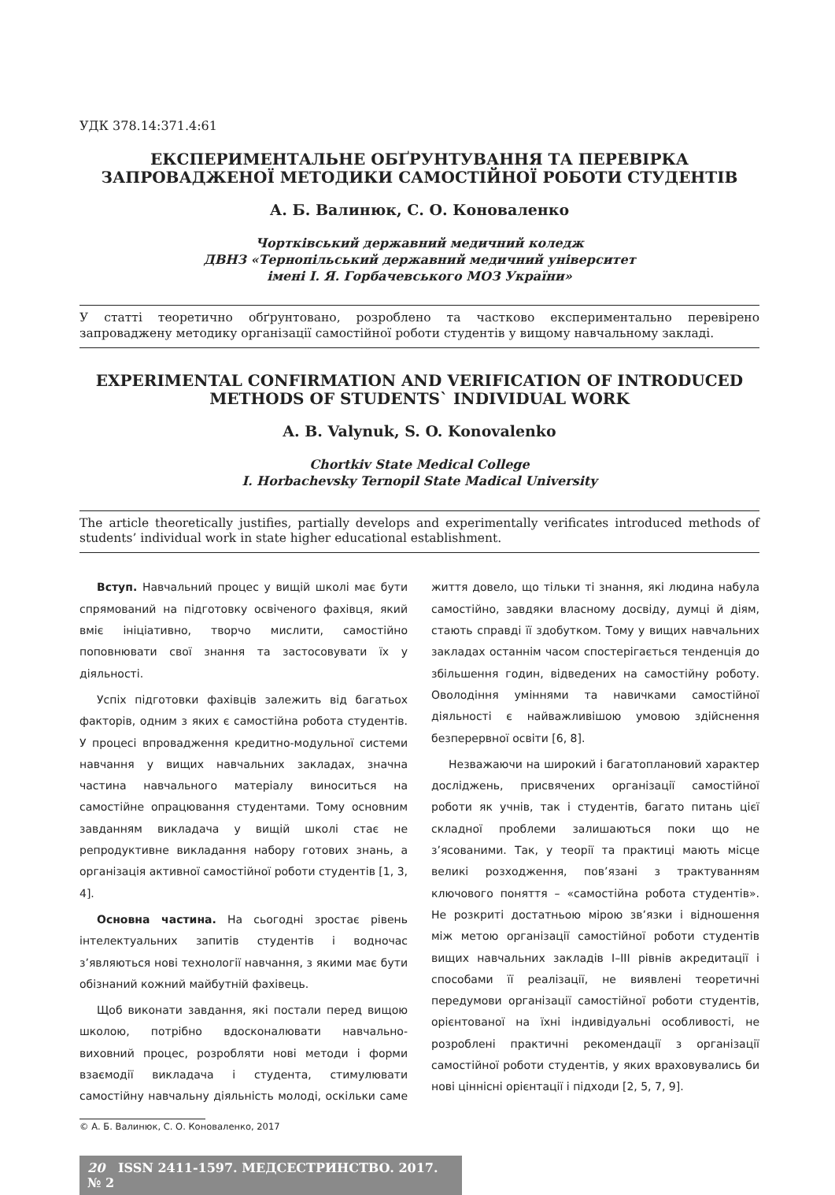УДК 378.14:371.4:61
ЕКСПЕРИМЕНТАЛЬНЕ ОБҐРУНТУВАННЯ ТА ПЕРЕВІРКА ЗАПРОВАДЖЕНОЇ МЕТОДИКИ САМОСТІЙНОЇ РОБОТИ СТУДЕНТІВ
А. Б. Валинюк, С. О. Коноваленко
Чортківський державний медичний коледж
ДВНЗ «Тернопільський державний медичний університет
імені І. Я. Горбачевського МОЗ України»
У статті теоретично обґрунтовано, розроблено та частково експериментально перевірено запроваджену методику організації самостійної роботи студентів у вищому навчальному закладі.
EXPERIMENTAL CONFIRMATION AND VERIFICATION OF INTRODUCED METHODS OF STUDENTS` INDIVIDUAL WORK
A. B. Valynuk, S. O. Konovalenko
Chortkiv State Medical College
I. Horbachevsky Ternopil State Madical University
The article theoretically justifies, partially develops and experimentally verificates introduced methods of students’ individual work in state higher educational establishment.
Вступ. Навчальний процес у вищій школі має бути спрямований на підготовку освіченого фахівця, який вміє ініціативно, творчо мислити, самостійно поповнювати свої знання та застосовувати їх у діяльності.
Успіх підготовки фахівців залежить від багатьох факторів, одним з яких є самостійна робота студентів. У процесі впровадження кредитно-модульної системи навчання у вищих навчальних закладах, значна частина навчального матеріалу виноситься на самостійне опрацювання студентами. Тому основним завданням викладача у вищій школі стає не репродуктивне викладання набору готових знань, а організація активної самостійної роботи студентів [1, 3, 4].
Основна частина. На сьогодні зростає рівень інтелектуальних запитів студентів і водночас з’являються нові технології навчання, з якими має бути обізнаний кожний майбутній фахівець.
Щоб виконати завдання, які постали перед вищою школою, потрібно вдосконалювати навчально-виховний процес, розробляти нові методи і форми взаємодії викладача і студента, стимулювати самостійну навчальну діяльність молоді, оскільки саме життя довело, що тільки ті знання, які людина набула самостійно, завдяки власному досвіду, думці й діям, стають справді її здобутком. Тому у вищих навчальних закладах останнім часом спостерігається тенденція до збільшення годин, відведених на самостійну роботу. Оволодіння уміннями та навичками самостійної діяльності є найважливішою умовою здійснення безперервної освіти [6, 8].
Незважаючи на широкий і багатоплановий характер досліджень, присвячених організації самостійної роботи як учнів, так і студентів, багато питань цієї складної проблеми залишаються поки що не з’ясованими. Так, у теорії та практиці мають місце великі розходження, пов’язані з трактуванням ключового поняття – «самостійна робота студентів». Не розкриті достатньою мірою зв’язки і відношення між метою організації самостійної роботи студентів вищих навчальних закладів I–III рівнів акредитації і способами її реалізації, не виявлені теоретичні передумови організації самостійної роботи студентів, орієнтованої на їхні індивідуальні особливості, не розроблені практичні рекомендації з організації самостійної роботи студентів, у яких враховувались би нові ціннісні орієнтації і підходи [2, 5, 7, 9].
© А. Б. Валинюк, С. О. Коноваленко, 2017
20 ISSN 2411-1597. МЕДСЕСТРИНСТВО. 2017. № 2